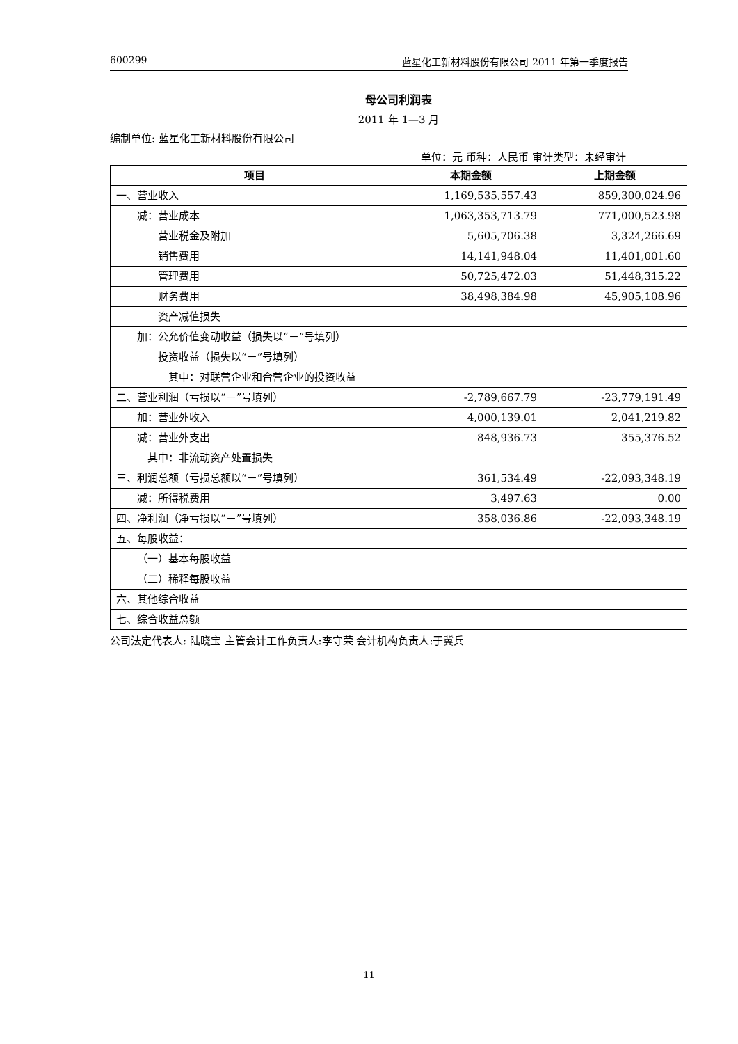600299 蓝星化工新材料股份有限公司 2011 年第一季度报告
母公司利润表
2011 年 1—3 月
编制单位: 蓝星化工新材料股份有限公司
单位：元 币种：人民币 审计类型：未经审计
| 项目 | 本期金额 | 上期金额 |
| --- | --- | --- |
| 一、营业收入 | 1,169,535,557.43 | 859,300,024.96 |
| 减：营业成本 | 1,063,353,713.79 | 771,000,523.98 |
| 营业税金及附加 | 5,605,706.38 | 3,324,266.69 |
| 销售费用 | 14,141,948.04 | 11,401,001.60 |
| 管理费用 | 50,725,472.03 | 51,448,315.22 |
| 财务费用 | 38,498,384.98 | 45,905,108.96 |
| 资产减值损失 | | |
| 加：公允价值变动收益（损失以“－”号填列） | | |
| 投资收益（损失以“－”号填列） | | |
| 其中：对联营企业和合营企业的投资收益 | | |
| 二、营业利润（亏损以“－”号填列） | -2,789,667.79 | -23,779,191.49 |
| 加：营业外收入 | 4,000,139.01 | 2,041,219.82 |
| 减：营业外支出 | 848,936.73 | 355,376.52 |
| 其中：非流动资产处置损失 | | |
| 三、利润总额（亏损总额以“－”号填列） | 361,534.49 | -22,093,348.19 |
| 减：所得税费用 | 3,497.63 | 0.00 |
| 四、净利润（净亏损以“－”号填列） | 358,036.86 | -22,093,348.19 |
| 五、每股收益： | | |
| （一）基本每股收益 | | |
| （二）稀释每股收益 | | |
| 六、其他综合收益 | | |
| 七、综合收益总额 | | |
公司法定代表人: 陆晓宝 主管会计工作负责人:李守荣 会计机构负责人:于冀兵
11